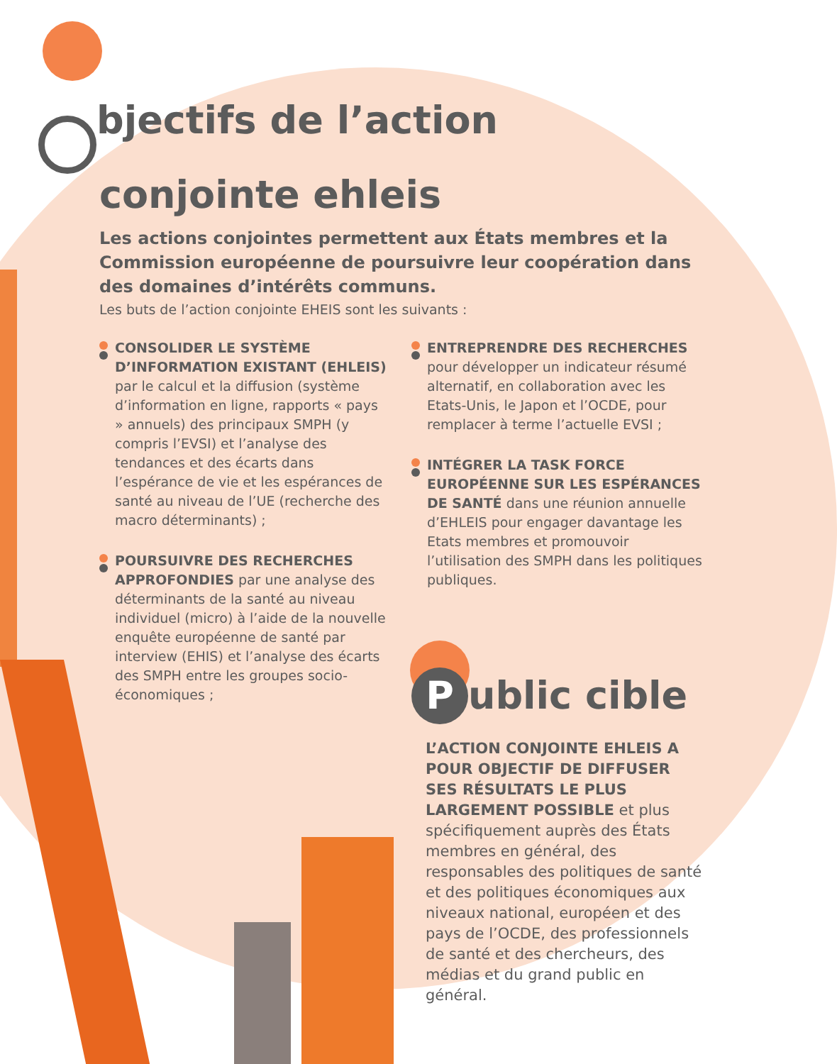Objectifs de l’action
conjointe ehleis
Les actions conjointes permettent aux États membres et la Commission européenne de poursuivre leur coopération dans des domaines d’intérêts communs.
Les buts de l’action conjointe EHEIS sont les suivants :
CONSOLIDER LE SYSTÈME D’INFORMATION EXISTANT (EHLEIS) par le calcul et la diffusion (système d’information en ligne, rapports « pays » annuels) des principaux SMPH (y compris l’EVSI) et l’analyse des tendances et des écarts dans l’espérance de vie et les espérances de santé au niveau de l’UE (recherche des macro déterminants) ;
POURSUIVRE DES RECHERCHES APPROFONDIES par une analyse des déterminants de la santé au niveau individuel (micro) à l’aide de la nouvelle enquête européenne de santé par interview (EHIS) et l’analyse des écarts des SMPH entre les groupes socio-économiques ;
ENTREPRENDRE DES RECHERCHES pour développer un indicateur résumé alternatif, en collaboration avec les Etats-Unis, le Japon et l’OCDE, pour remplacer à terme l’actuelle EVSI ;
INTÉGRER LA TASK FORCE EUROPÉENNE SUR LES ESPÉRANCES DE SANTÉ dans une réunion annuelle d’EHLEIS pour engager davantage les Etats membres et promouvoir l’utilisation des SMPH dans les politiques publiques.
Public cible
L’ACTION CONJOINTE EHLEIS A POUR OBJECTIF DE DIFFUSER SES RÉSULTATS LE PLUS LARGEMENT POSSIBLE et plus spécifiquement auprès des États membres en général, des responsables des politiques de santé et des politiques économiques aux niveaux national, européen et des pays de l’OCDE, des professionnels de santé et des chercheurs, des médias et du grand public en général.